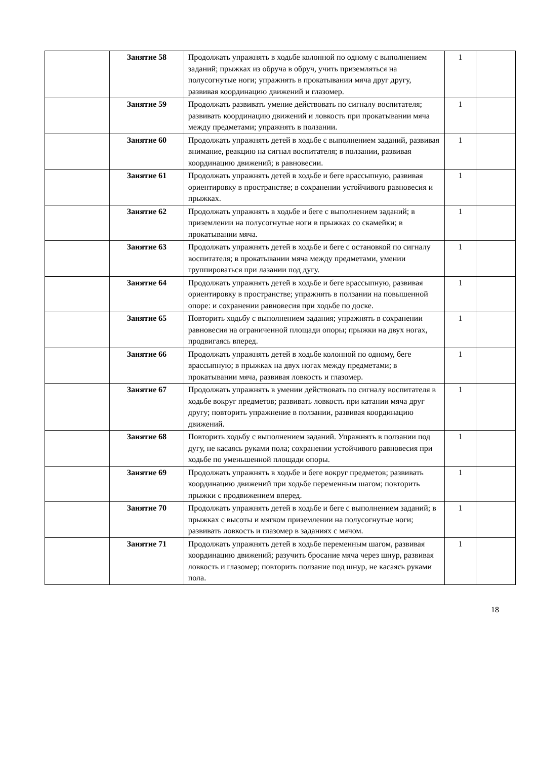| | Занятие 58 | Продолжать упражнять в ходьбе колонной по одному с выполнением заданий; прыжках из обруча в обруч, учить приземляться на полусогнутые ноги; упражнять в прокатывании мяча друг другу, развивая координацию движений и глазомер. | 1 | |
| | Занятие 59 | Продолжать развивать умение действовать по сигналу воспитателя; развивать координацию движений и ловкость при прокатывании мяча между предметами; упражнять в ползании. | 1 | |
| | Занятие 60 | Продолжать упражнять детей в ходьбе с выполнением заданий, развивая внимание, реакцию на сигнал воспитателя; в ползании, развивая координацию движений; в равновесии. | 1 | |
| | Занятие 61 | Продолжать упражнять детей в ходьбе и беге врассыпную, развивая ориентировку в пространстве; в сохранении устойчивого равновесия и прыжках. | 1 | |
| | Занятие 62 | Продолжать упражнять в ходьбе и беге с выполнением заданий; в приземлении на полусогнутые ноги в прыжках со скамейки; в прокатывании мяча. | 1 | |
| | Занятие 63 | Продолжать упражнять детей в ходьбе и беге с остановкой по сигналу воспитателя; в прокатывании мяча между предметами, умении группироваться при лазании под дугу. | 1 | |
| | Занятие 64 | Продолжать упражнять детей в ходьбе и беге врассыпную, развивая ориентировку в пространстве; упражнять в ползании на повышенной опоре: и сохранении равновесия при ходьбе по доске. | 1 | |
| | Занятие 65 | Повторить ходьбу с выполнением задания; упражнять в сохранении равновесия на ограниченной площади опоры; прыжки на двух ногах, продвигаясь вперед. | 1 | |
| | Занятие 66 | Продолжать упражнять детей в ходьбе колонной по одному, беге врассыпную; в прыжках на двух ногах между предметами; в прокатывании мяча, развивая ловкость и глазомер. | 1 | |
| | Занятие 67 | Продолжать упражнять в умении действовать по сигналу воспитателя в ходьбе вокруг предметов; развивать ловкость при катании мяча друг другу; повторить упражнение в ползании, развивая координацию движений. | 1 | |
| | Занятие 68 | Повторить ходьбу с выполнением заданий. Упражнять в ползании под дугу, не касаясь руками пола; сохранении устойчивого равновесия при ходьбе по уменьшенной площади опоры. | 1 | |
| | Занятие 69 | Продолжать упражнять в ходьбе и беге вокруг предметов; развивать координацию движений при ходьбе переменным шагом; повторить прыжки с продвижением вперед. | 1 | |
| | Занятие 70 | Продолжать упражнять детей в ходьбе и беге с выполнением заданий; в прыжках с высоты и мягком приземлении на полусогнутые ноги; развивать ловкость и глазомер в заданиях с мячом. | 1 | |
| | Занятие 71 | Продолжать упражнять детей в ходьбе переменным шагом, развивая координацию движений; разучить бросание мяча через шнур, развивая ловкость и глазомер; повторить ползание под шнур, не касаясь руками пола. | 1 | |
18